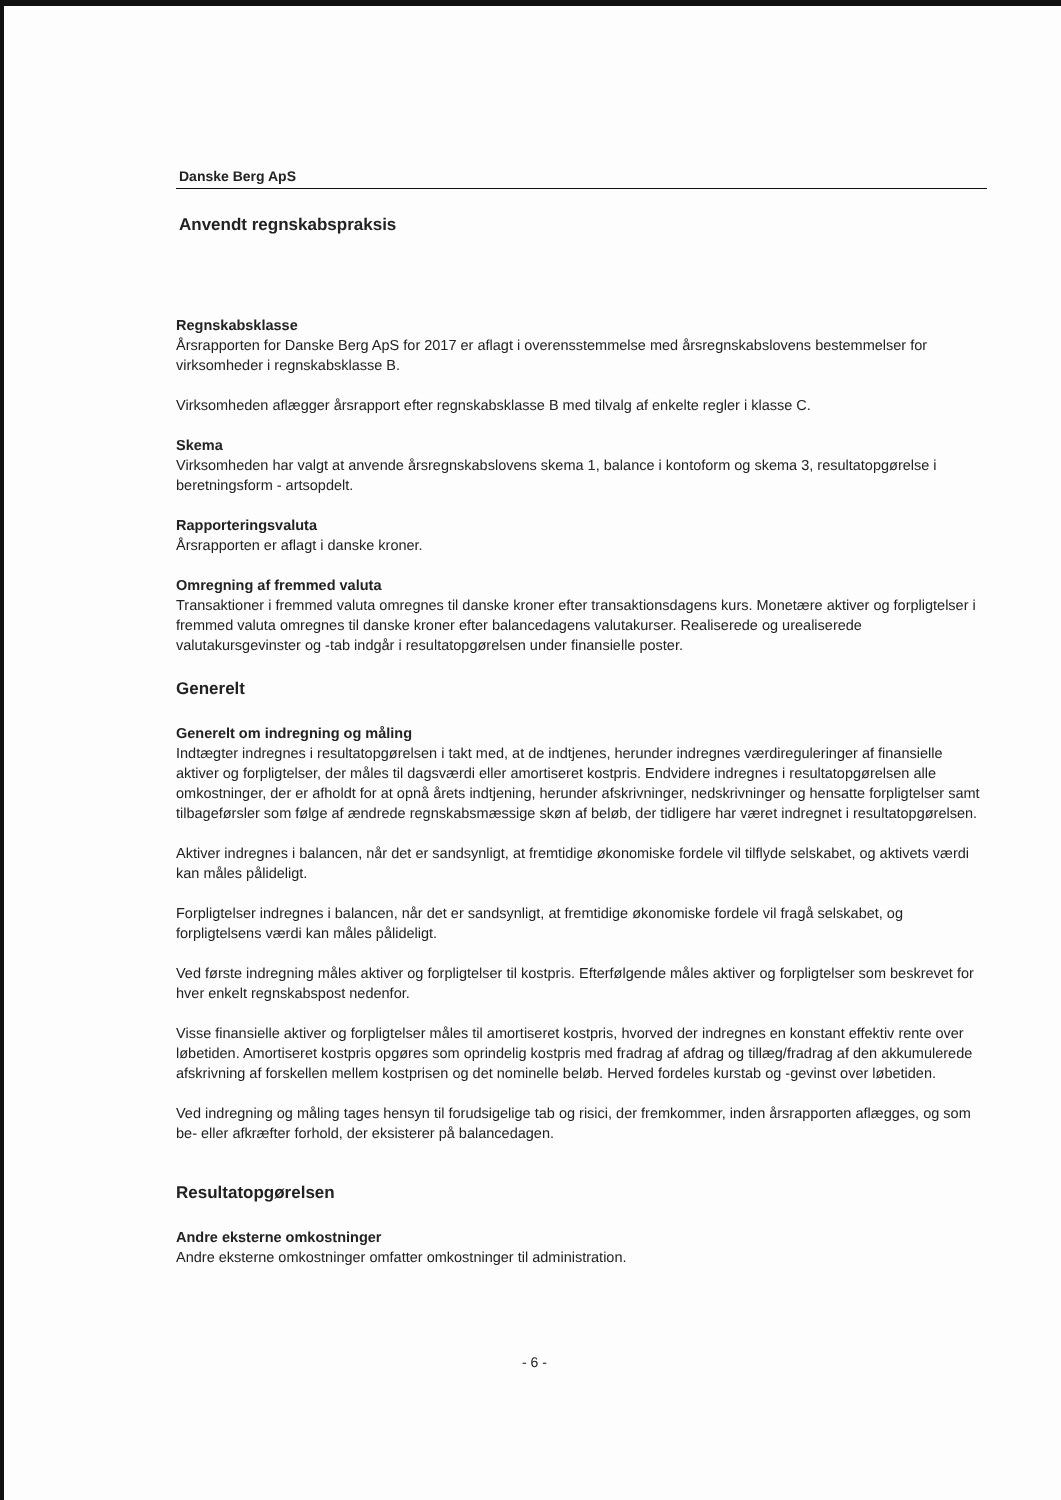Danske Berg ApS
Anvendt regnskabspraksis
Regnskabsklasse
Årsrapporten for Danske Berg ApS for 2017 er aflagt i overensstemmelse med årsregnskabslovens bestemmelser for virksomheder i regnskabsklasse B.
Virksomheden aflægger årsrapport efter regnskabsklasse B med tilvalg af enkelte regler i klasse C.
Skema
Virksomheden har valgt at anvende årsregnskabslovens skema 1, balance i kontoform og skema 3, resultatopgørelse i beretningsform - artsopdelt.
Rapporteringsvaluta
Årsrapporten er aflagt i danske kroner.
Omregning af fremmed valuta
Transaktioner i fremmed valuta omregnes til danske kroner efter transaktionsdagens kurs. Monetære aktiver og forpligtelser i fremmed valuta omregnes til danske kroner efter balancedagens valutakurser. Realiserede og urealiserede valutakursgevinster og -tab indgår i resultatopgørelsen under finansielle poster.
Generelt
Generelt om indregning og måling
Indtægter indregnes i resultatopgørelsen i takt med, at de indtjenes, herunder indregnes værdireguleringer af finansielle aktiver og forpligtelser, der måles til dagsværdi eller amortiseret kostpris. Endvidere indregnes i resultatopgørelsen alle omkostninger, der er afholdt for at opnå årets indtjening, herunder afskrivninger, nedskrivninger og hensatte forpligtelser samt tilbageførsler som følge af ændrede regnskabsmæssige skøn af beløb, der tidligere har været indregnet i resultatopgørelsen.
Aktiver indregnes i balancen, når det er sandsynligt, at fremtidige økonomiske fordele vil tilflyde selskabet, og aktivets værdi kan måles pålideligt.
Forpligtelser indregnes i balancen, når det er sandsynligt, at fremtidige økonomiske fordele vil fragå selskabet, og forpligtelsens værdi kan måles pålideligt.
Ved første indregning måles aktiver og forpligtelser til kostpris. Efterfølgende måles aktiver og forpligtelser som beskrevet for hver enkelt regnskabspost nedenfor.
Visse finansielle aktiver og forpligtelser måles til amortiseret kostpris, hvorved der indregnes en konstant effektiv rente over løbetiden. Amortiseret kostpris opgøres som oprindelig kostpris med fradrag af afdrag og tillæg/fradrag af den akkumulerede afskrivning af forskellen mellem kostprisen og det nominelle beløb. Herved fordeles kurstab og -gevinst over løbetiden.
Ved indregning og måling tages hensyn til forudsigelige tab og risici, der fremkommer, inden årsrapporten aflægges, og som be- eller afkræfter forhold, der eksisterer på balancedagen.
Resultatopgørelsen
Andre eksterne omkostninger
Andre eksterne omkostninger omfatter omkostninger til administration.
- 6 -